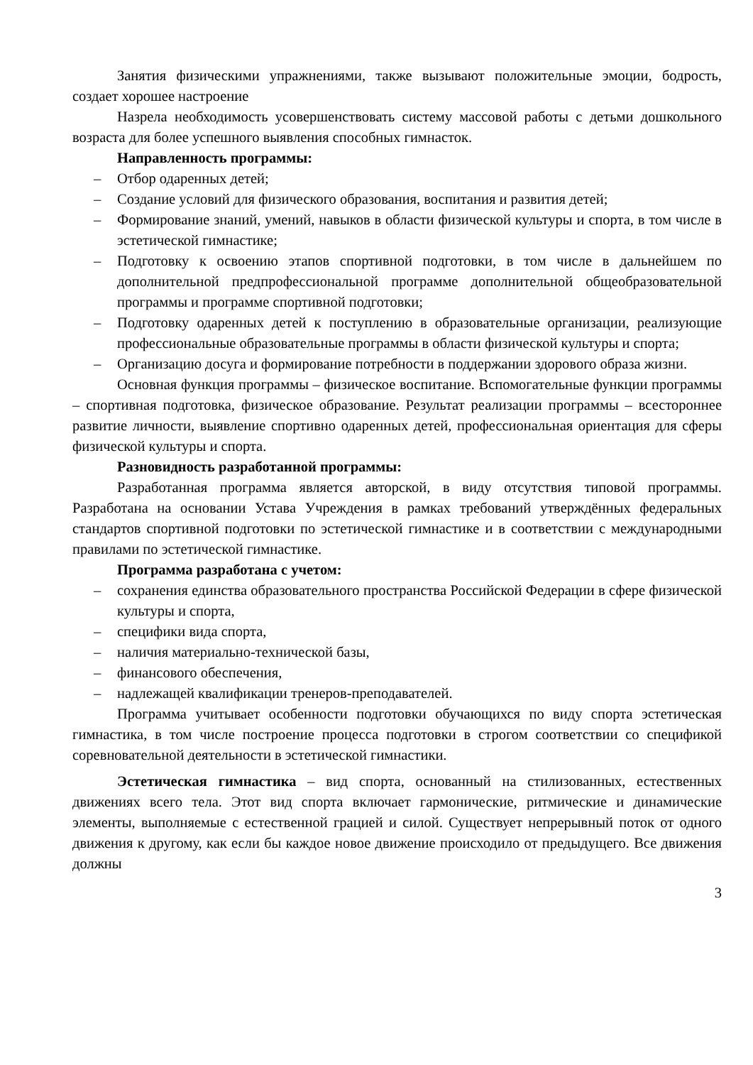Занятия физическими упражнениями, также вызывают положительные эмоции, бодрость, создает хорошее настроение
Назрела необходимость усовершенствовать систему массовой работы с детьми дошкольного возраста для более успешного выявления способных гимнасток.
Направленность программы:
– Отбор одаренных детей;
– Создание условий для физического образования, воспитания и развития детей;
– Формирование знаний, умений, навыков в области физической культуры и спорта, в том числе в эстетической гимнастике;
– Подготовку к освоению этапов спортивной подготовки, в том числе в дальнейшем по дополнительной предпрофессиональной программе дополнительной общеобразовательной программы и программе спортивной подготовки;
– Подготовку одаренных детей к поступлению в образовательные организации, реализующие профессиональные образовательные программы в области физической культуры и спорта;
– Организацию досуга и формирование потребности в поддержании здорового образа жизни.
Основная функция программы – физическое воспитание. Вспомогательные функции программы – спортивная подготовка, физическое образование. Результат реализации программы – всестороннее развитие личности, выявление спортивно одаренных детей, профессиональная ориентация для сферы физической культуры и спорта.
Разновидность разработанной программы:
Разработанная программа является авторской, в виду отсутствия типовой программы. Разработана на основании Устава Учреждения в рамках требований утверждённых федеральных стандартов спортивной подготовки по эстетической гимнастике и в соответствии с международными правилами по эстетической гимнастике.
Программа разработана с учетом:
– сохранения единства образовательного пространства Российской Федерации в сфере физической культуры и спорта,
– специфики вида спорта,
– наличия материально-технической базы,
– финансового обеспечения,
– надлежащей квалификации тренеров-преподавателей.
Программа учитывает особенности подготовки обучающихся по виду спорта эстетическая гимнастика, в том числе построение процесса подготовки в строгом соответствии со спецификой соревновательной деятельности в эстетической гимнастики.
Эстетическая гимнастика – вид спорта, основанный на стилизованных, естественных движениях всего тела. Этот вид спорта включает гармонические, ритмические и динамические элементы, выполняемые с естественной грацией и силой. Существует непрерывный поток от одного движения к другому, как если бы каждое новое движение происходило от предыдущего. Все движения должны
3